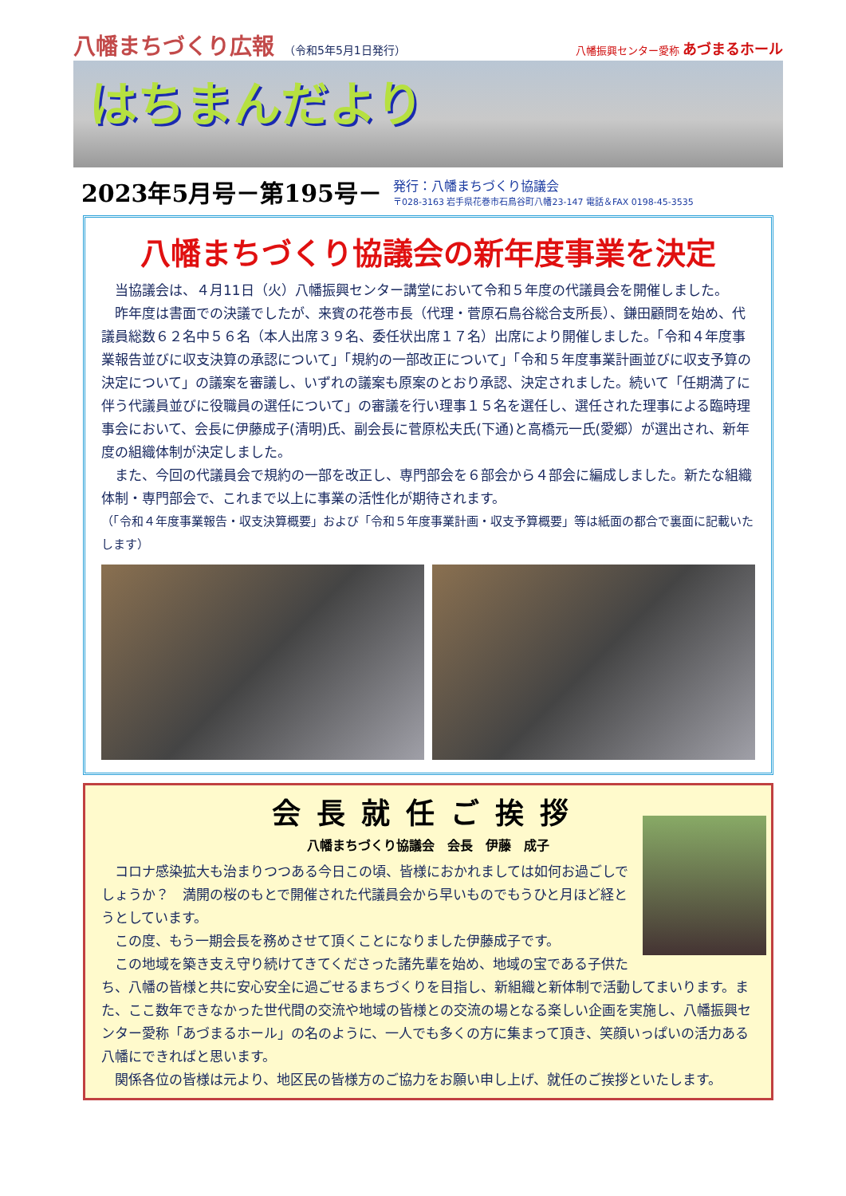八幡まちづくり広報 （令和5年5月1日発行） 八幡振興センター愛称 あづまるホール
はちまんだより
2023年5月号－第195号－
発行：八幡まちづくり協議会
〒028-3163 岩手県花巻市石鳥谷町八幡23-147 電話＆FAX 0198-45-3535
八幡まちづくり協議会の新年度事業を決定
　当協議会は、４月11日（火）八幡振興センター講堂において令和５年度の代議員会を開催しました。
　昨年度は書面での決議でしたが、来賓の花巻市長（代理・菅原石鳥谷総合支所長）、鎌田顧問を始め、代議員総数６２名中５６名（本人出席３９名、委任状出席１７名）出席により開催しました。「令和４年度事業報告並びに収支決算の承認について」「規約の一部改正について」「令和５年度事業計画並びに収支予算の決定について」の議案を審議し、いずれの議案も原案のとおり承認、決定されました。続いて「任期満了に伴う代議員並びに役職員の選任について」の審議を行い理事１５名を選任し、選任された理事による臨時理事会において、会長に伊藤成子(清明)氏、副会長に菅原松夫氏(下通)と高橋元一氏(愛郷）が選出され、新年度の組織体制が決定しました。
　また、今回の代議員会で規約の一部を改正し、専門部会を６部会から４部会に編成しました。新たな組織体制・専門部会で、これまで以上に事業の活性化が期待されます。
（「令和４年度事業報告・収支決算概要」および「令和５年度事業計画・収支予算概要」等は紙面の都合で裏面に記載いたします）
会長就任ご挨拶
八幡まちづくり協議会　会長　伊藤　成子
　コロナ感染拡大も治まりつつある今日この頃、皆様におかれましては如何お過ごしでしょうか？　満開の桜のもとで開催された代議員会から早いものでもうひと月ほど経とうとしています。
　この度、もう一期会長を務めさせて頂くことになりました伊藤成子です。
　この地域を築き支え守り続けてきてくださった諸先輩を始め、地域の宝である子供たち、八幡の皆様と共に安心安全に過ごせるまちづくりを目指し、新組織と新体制で活動してまいります。また、ここ数年できなかった世代間の交流や地域の皆様との交流の場となる楽しい企画を実施し、八幡振興センター愛称「あづまるホール」の名のように、一人でも多くの方に集まって頂き、笑顔いっぱいの活力ある八幡にできればと思います。
　関係各位の皆様は元より、地区民の皆様方のご協力をお願い申し上げ、就任のご挨拶といたします。